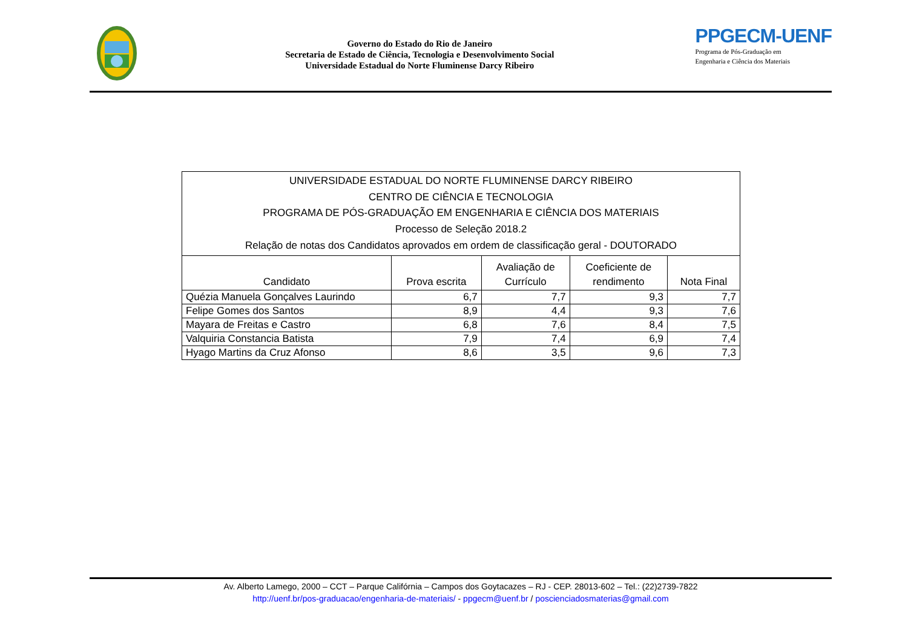Governo do Estado do Rio de Janeiro
Secretaria de Estado de Ciência, Tecnologia e Desenvolvimento Social
Universidade Estadual do Norte Fluminense Darcy Ribeiro
PPGECM-UENF
Programa de Pós-Graduação em
Engenharia e Ciência dos Materiais
| UNIVERSIDADE ESTADUAL DO NORTE FLUMINENSE DARCY RIBEIRO CENTRO DE CIÊNCIA E TECNOLOGIA PROGRAMA DE PÓS-GRADUAÇÃO EM ENGENHARIA E CIÊNCIA DOS MATERIAIS Processo de Seleção 2018.2 Relação de notas dos Candidatos aprovados em ordem de classificação geral - DOUTORADO | | | | |
| Candidato | Prova escrita | Avaliação de Currículo | Coeficiente de rendimento | Nota Final |
| Quézia Manuela Gonçalves Laurindo | 6,7 | 7,7 | 9,3 | 7,7 |
| Felipe Gomes dos Santos | 8,9 | 4,4 | 9,3 | 7,6 |
| Mayara de Freitas e Castro | 6,8 | 7,6 | 8,4 | 7,5 |
| Valquiria Constancia Batista | 7,9 | 7,4 | 6,9 | 7,4 |
| Hyago Martins da Cruz Afonso | 8,6 | 3,5 | 9,6 | 7,3 |
Av. Alberto Lamego, 2000 – CCT – Parque Califórnia – Campos dos Goytacazes – RJ - CEP. 28013-602 – Tel.: (22)2739-7822
http://uenf.br/pos-graduacao/engenharia-de-materiais/ - ppgecm@uenf.br / poscienciadosmaterias@gmail.com